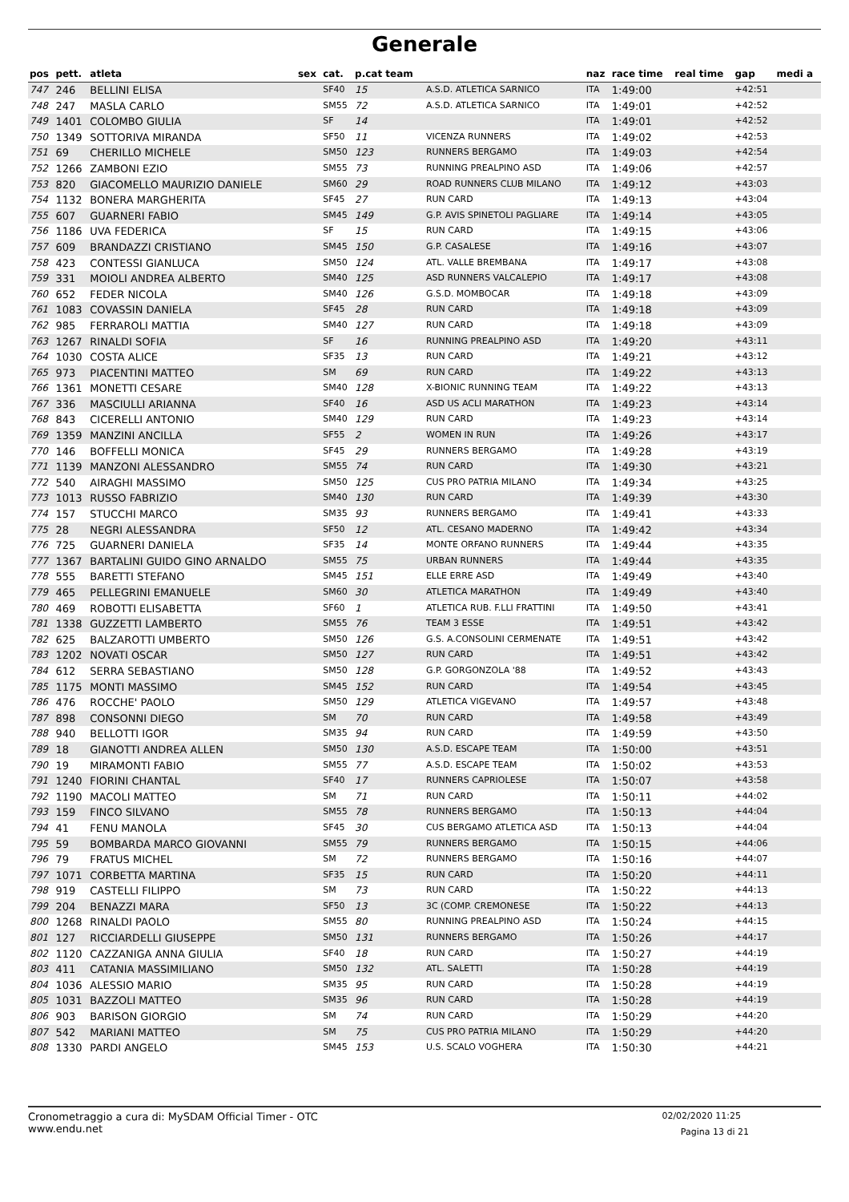Generale
| pos | pett. | atleta | sex | cat. | p.cat team | | naz | race time | real time | gap | medi a |
| --- | --- | --- | --- | --- | --- | --- | --- | --- | --- | --- | --- |
| 747 | 246 | BELLINI ELISA | | SF40 | 15 | A.S.D. ATLETICA SARNICO | ITA | 1:49:00 | | +42:51 | |
| 748 | 247 | MASLA CARLO | | SM55 | 72 | A.S.D. ATLETICA SARNICO | ITA | 1:49:01 | | +42:52 | |
| 749 | 1401 | COLOMBO GIULIA | | SF | 14 | | ITA | 1:49:01 | | +42:52 | |
| 750 | 1349 | SOTTORIVA MIRANDA | | SF50 | 11 | VICENZA RUNNERS | ITA | 1:49:02 | | +42:53 | |
| 751 | 69 | CHERILLO MICHELE | | SM50 | 123 | RUNNERS BERGAMO | ITA | 1:49:03 | | +42:54 | |
| 752 | 1266 | ZAMBONI EZIO | | SM55 | 73 | RUNNING PREALPINO ASD | ITA | 1:49:06 | | +42:57 | |
| 753 | 820 | GIACOMELLO MAURIZIO DANIELE | | SM60 | 29 | ROAD RUNNERS CLUB MILANO | ITA | 1:49:12 | | +43:03 | |
| 754 | 1132 | BONERA MARGHERITA | | SF45 | 27 | RUN CARD | ITA | 1:49:13 | | +43:04 | |
| 755 | 607 | GUARNERI FABIO | | SM45 | 149 | G.P. AVIS SPINETOLI PAGLIARE | ITA | 1:49:14 | | +43:05 | |
| 756 | 1186 | UVA FEDERICA | | SF | 15 | RUN CARD | ITA | 1:49:15 | | +43:06 | |
| 757 | 609 | BRANDAZZI CRISTIANO | | SM45 | 150 | G.P. CASALESE | ITA | 1:49:16 | | +43:07 | |
| 758 | 423 | CONTESSI GIANLUCA | | SM50 | 124 | ATL. VALLE BREMBANA | ITA | 1:49:17 | | +43:08 | |
| 759 | 331 | MOIOLI ANDREA ALBERTO | | SM40 | 125 | ASD RUNNERS VALCALEPIO | ITA | 1:49:17 | | +43:08 | |
| 760 | 652 | FEDER NICOLA | | SM40 | 126 | G.S.D. MOMBOCAR | ITA | 1:49:18 | | +43:09 | |
| 761 | 1083 | COVASSIN DANIELA | | SF45 | 28 | RUN CARD | ITA | 1:49:18 | | +43:09 | |
| 762 | 985 | FERRAROLI MATTIA | | SM40 | 127 | RUN CARD | ITA | 1:49:18 | | +43:09 | |
| 763 | 1267 | RINALDI SOFIA | | SF | 16 | RUNNING PREALPINO ASD | ITA | 1:49:20 | | +43:11 | |
| 764 | 1030 | COSTA ALICE | | SF35 | 13 | RUN CARD | ITA | 1:49:21 | | +43:12 | |
| 765 | 973 | PIACENTINI MATTEO | | SM | 69 | RUN CARD | ITA | 1:49:22 | | +43:13 | |
| 766 | 1361 | MONETTI CESARE | | SM40 | 128 | X-BIONIC RUNNING TEAM | ITA | 1:49:22 | | +43:13 | |
| 767 | 336 | MASCIULLI ARIANNA | | SF40 | 16 | ASD US ACLI MARATHON | ITA | 1:49:23 | | +43:14 | |
| 768 | 843 | CICERELLI ANTONIO | | SM40 | 129 | RUN CARD | ITA | 1:49:23 | | +43:14 | |
| 769 | 1359 | MANZINI ANCILLA | | SF55 | 2 | WOMEN IN RUN | ITA | 1:49:26 | | +43:17 | |
| 770 | 146 | BOFFELLI MONICA | | SF45 | 29 | RUNNERS BERGAMO | ITA | 1:49:28 | | +43:19 | |
| 771 | 1139 | MANZONI ALESSANDRO | | SM55 | 74 | RUN CARD | ITA | 1:49:30 | | +43:21 | |
| 772 | 540 | AIRAGHI MASSIMO | | SM50 | 125 | CUS PRO PATRIA MILANO | ITA | 1:49:34 | | +43:25 | |
| 773 | 1013 | RUSSO FABRIZIO | | SM40 | 130 | RUN CARD | ITA | 1:49:39 | | +43:30 | |
| 774 | 157 | STUCCHI MARCO | | SM35 | 93 | RUNNERS BERGAMO | ITA | 1:49:41 | | +43:33 | |
| 775 | 28 | NEGRI ALESSANDRA | | SF50 | 12 | ATL. CESANO MADERNO | ITA | 1:49:42 | | +43:34 | |
| 776 | 725 | GUARNERI DANIELA | | SF35 | 14 | MONTE ORFANO RUNNERS | ITA | 1:49:44 | | +43:35 | |
| 777 | 1367 | BARTALINI GUIDO GINO ARNALDO | | SM55 | 75 | URBAN RUNNERS | ITA | 1:49:44 | | +43:35 | |
| 778 | 555 | BARETTI STEFANO | | SM45 | 151 | ELLE ERRE ASD | ITA | 1:49:49 | | +43:40 | |
| 779 | 465 | PELLEGRINI EMANUELE | | SM60 | 30 | ATLETICA MARATHON | ITA | 1:49:49 | | +43:40 | |
| 780 | 469 | ROBOTTI ELISABETTA | | SF60 | 1 | ATLETICA RUB. F.LLI FRATTINI | ITA | 1:49:50 | | +43:41 | |
| 781 | 1338 | GUZZETTI LAMBERTO | | SM55 | 76 | TEAM 3 ESSE | ITA | 1:49:51 | | +43:42 | |
| 782 | 625 | BALZAROTTI UMBERTO | | SM50 | 126 | G.S. A.CONSOLINI CERMENATE | ITA | 1:49:51 | | +43:42 | |
| 783 | 1202 | NOVATI OSCAR | | SM50 | 127 | RUN CARD | ITA | 1:49:51 | | +43:42 | |
| 784 | 612 | SERRA SEBASTIANO | | SM50 | 128 | G.P. GORGONZOLA '88 | ITA | 1:49:52 | | +43:43 | |
| 785 | 1175 | MONTI MASSIMO | | SM45 | 152 | RUN CARD | ITA | 1:49:54 | | +43:45 | |
| 786 | 476 | ROCCHE' PAOLO | | SM50 | 129 | ATLETICA VIGEVANO | ITA | 1:49:57 | | +43:48 | |
| 787 | 898 | CONSONNI DIEGO | | SM | 70 | RUN CARD | ITA | 1:49:58 | | +43:49 | |
| 788 | 940 | BELLOTTI IGOR | | SM35 | 94 | RUN CARD | ITA | 1:49:59 | | +43:50 | |
| 789 | 18 | GIANOTTI ANDREA ALLEN | | SM50 | 130 | A.S.D. ESCAPE TEAM | ITA | 1:50:00 | | +43:51 | |
| 790 | 19 | MIRAMONTI FABIO | | SM55 | 77 | A.S.D. ESCAPE TEAM | ITA | 1:50:02 | | +43:53 | |
| 791 | 1240 | FIORINI CHANTAL | | SF40 | 17 | RUNNERS CAPRIOLESE | ITA | 1:50:07 | | +43:58 | |
| 792 | 1190 | MACOLI MATTEO | | SM | 71 | RUN CARD | ITA | 1:50:11 | | +44:02 | |
| 793 | 159 | FINCO SILVANO | | SM55 | 78 | RUNNERS BERGAMO | ITA | 1:50:13 | | +44:04 | |
| 794 | 41 | FENU MANOLA | | SF45 | 30 | CUS BERGAMO ATLETICA ASD | ITA | 1:50:13 | | +44:04 | |
| 795 | 59 | BOMBARDA MARCO GIOVANNI | | SM55 | 79 | RUNNERS BERGAMO | ITA | 1:50:15 | | +44:06 | |
| 796 | 79 | FRATUS MICHEL | | SM | 72 | RUNNERS BERGAMO | ITA | 1:50:16 | | +44:07 | |
| 797 | 1071 | CORBETTA MARTINA | | SF35 | 15 | RUN CARD | ITA | 1:50:20 | | +44:11 | |
| 798 | 919 | CASTELLI FILIPPO | | SM | 73 | RUN CARD | ITA | 1:50:22 | | +44:13 | |
| 799 | 204 | BENAZZI MARA | | SF50 | 13 | 3C (COMP. CREMONESE | ITA | 1:50:22 | | +44:13 | |
| 800 | 1268 | RINALDI PAOLO | | SM55 | 80 | RUNNING PREALPINO ASD | ITA | 1:50:24 | | +44:15 | |
| 801 | 127 | RICCIARDELLI GIUSEPPE | | SM50 | 131 | RUNNERS BERGAMO | ITA | 1:50:26 | | +44:17 | |
| 802 | 1120 | CAZZANIGA ANNA GIULIA | | SF40 | 18 | RUN CARD | ITA | 1:50:27 | | +44:19 | |
| 803 | 411 | CATANIA MASSIMILIANO | | SM50 | 132 | ATL. SALETTI | ITA | 1:50:28 | | +44:19 | |
| 804 | 1036 | ALESSIO MARIO | | SM35 | 95 | RUN CARD | ITA | 1:50:28 | | +44:19 | |
| 805 | 1031 | BAZZOLI MATTEO | | SM35 | 96 | RUN CARD | ITA | 1:50:28 | | +44:19 | |
| 806 | 903 | BARISON GIORGIO | | SM | 74 | RUN CARD | ITA | 1:50:29 | | +44:20 | |
| 807 | 542 | MARIANI MATTEO | | SM | 75 | CUS PRO PATRIA MILANO | ITA | 1:50:29 | | +44:20 | |
| 808 | 1330 | PARDI ANGELO | | SM45 | 153 | U.S. SCALO VOGHERA | ITA | 1:50:30 | | +44:21 | |
Cronometraggio a cura di: MySDAM Official Timer - OTC
www.endu.net
02/02/2020 11:25
Pagina 13 di 21